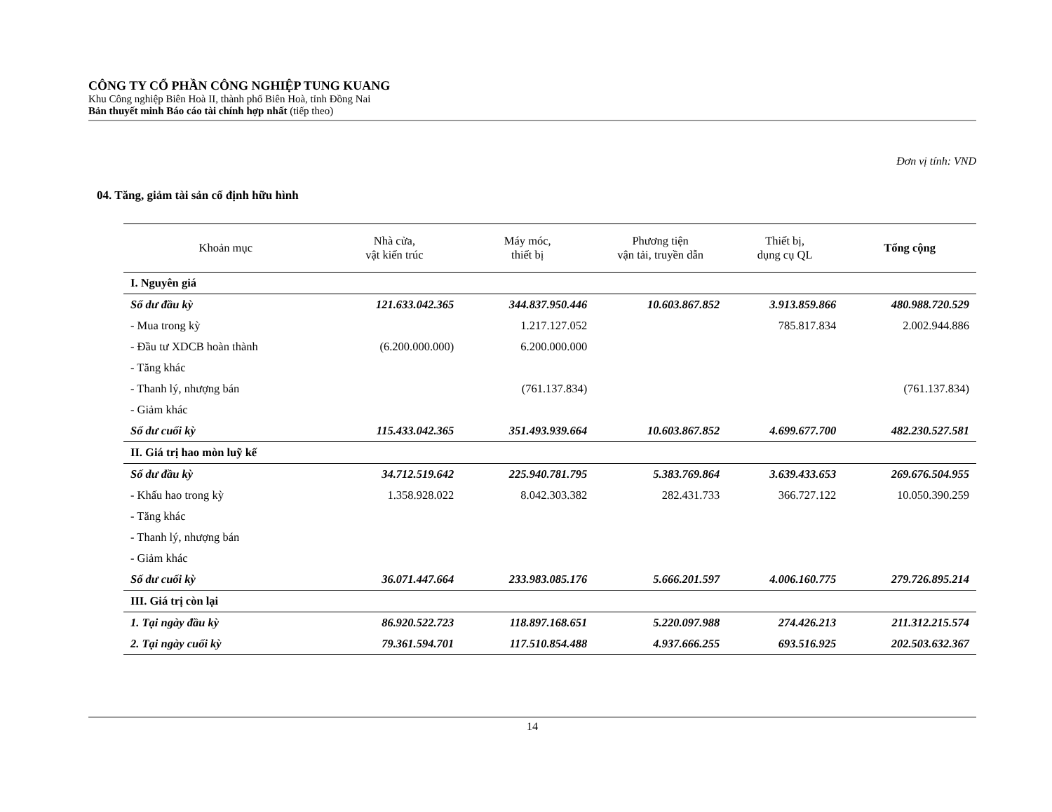CÔNG TY CỔ PHẦN CÔNG NGHIỆP TUNG KUANG
Khu Công nghiệp Biên Hoà II, thành phố Biên Hoà, tỉnh Đồng Nai
Bản thuyết minh Báo cáo tài chính hợp nhất (tiếp theo)
Đơn vị tính: VND
04. Tăng, giảm tài sản cố định hữu hình
| Khoản mục | Nhà cửa, vật kiến trúc | Máy móc, thiết bị | Phương tiện vận tải, truyền dẫn | Thiết bị, dụng cụ QL | Tổng cộng |
| --- | --- | --- | --- | --- | --- |
| I. Nguyên giá | | | | | |
| Số dư đầu kỳ | 121.633.042.365 | 344.837.950.446 | 10.603.867.852 | 3.913.859.866 | 480.988.720.529 |
| - Mua trong kỳ | | 1.217.127.052 | | 785.817.834 | 2.002.944.886 |
| - Đầu tư XDCB hoàn thành | (6.200.000.000) | 6.200.000.000 | | | |
| - Tăng khác | | | | | |
| - Thanh lý, nhượng bán | | (761.137.834) | | | (761.137.834) |
| - Giảm khác | | | | | |
| Số dư cuối kỳ | 115.433.042.365 | 351.493.939.664 | 10.603.867.852 | 4.699.677.700 | 482.230.527.581 |
| II. Giá trị hao mòn luỹ kế | | | | | |
| Số dư đầu kỳ | 34.712.519.642 | 225.940.781.795 | 5.383.769.864 | 3.639.433.653 | 269.676.504.955 |
| - Khấu hao trong kỳ | 1.358.928.022 | 8.042.303.382 | 282.431.733 | 366.727.122 | 10.050.390.259 |
| - Tăng khác | | | | | |
| - Thanh lý, nhượng bán | | | | | |
| - Giảm khác | | | | | |
| Số dư cuối kỳ | 36.071.447.664 | 233.983.085.176 | 5.666.201.597 | 4.006.160.775 | 279.726.895.214 |
| III. Giá trị còn lại | | | | | |
| 1. Tại ngày đầu kỳ | 86.920.522.723 | 118.897.168.651 | 5.220.097.988 | 274.426.213 | 211.312.215.574 |
| 2. Tại ngày cuối kỳ | 79.361.594.701 | 117.510.854.488 | 4.937.666.255 | 693.516.925 | 202.503.632.367 |
14